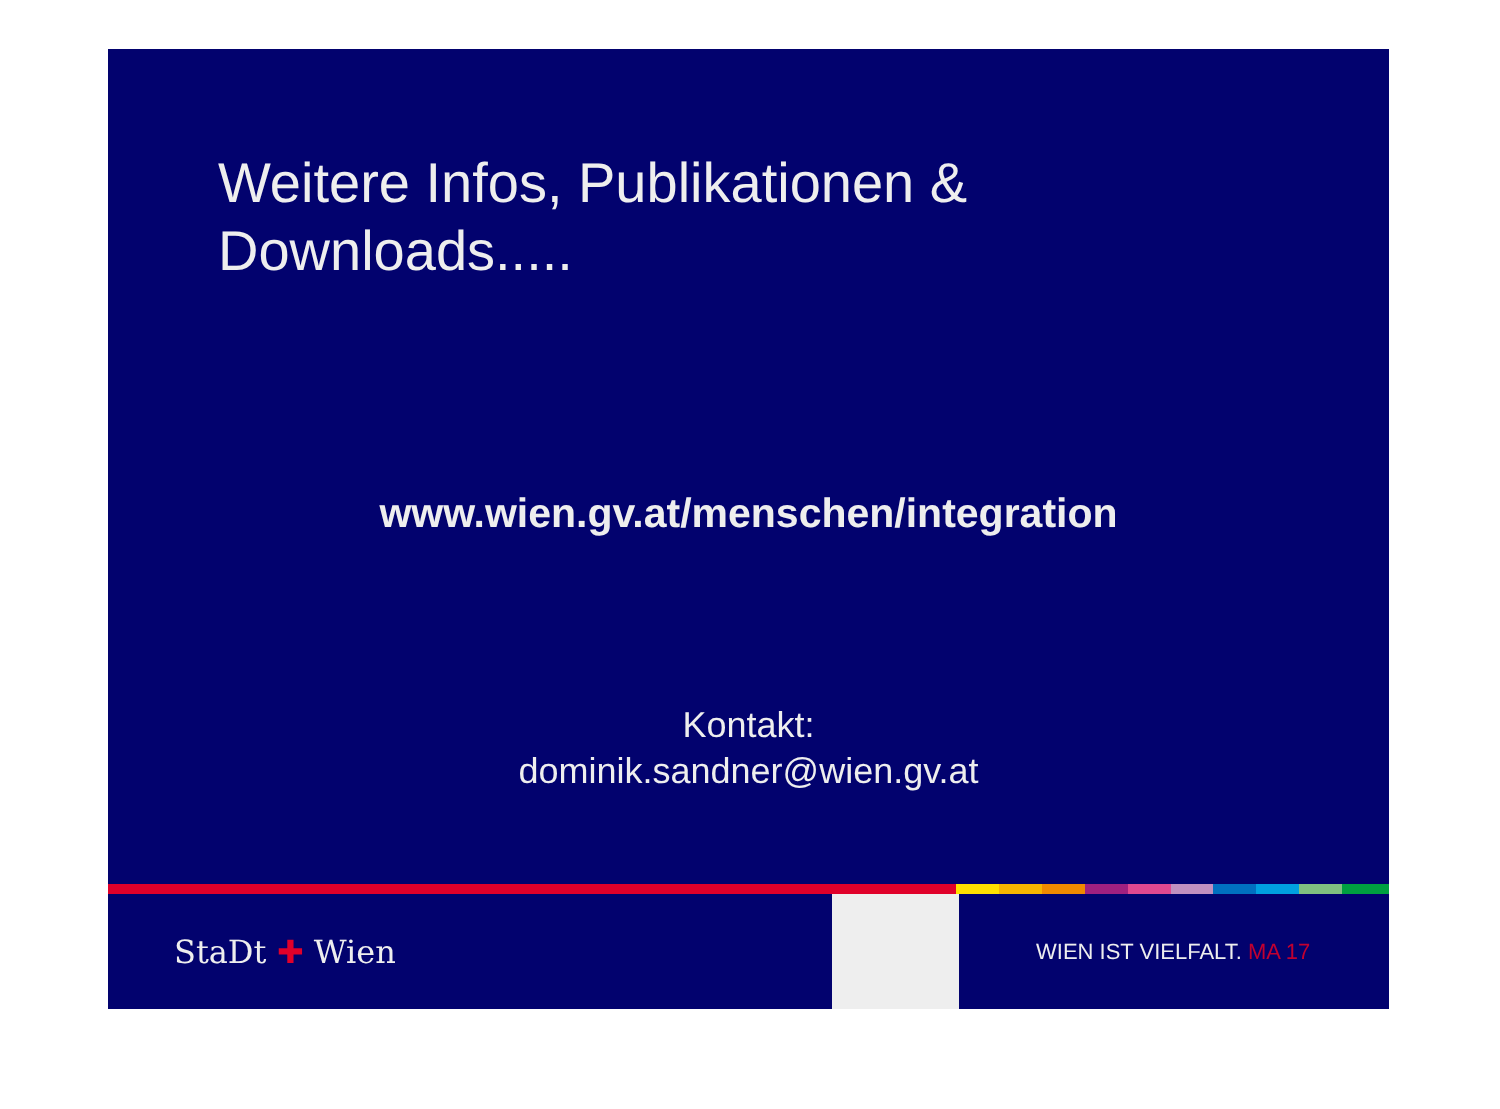Weitere Infos, Publikationen &
Downloads.....
www.wien.gv.at/menschen/integration
Kontakt:
dominik.sandner@wien.gv.at
StaDt ✚ Wien
WIEN IST VIELFALT. MA 17